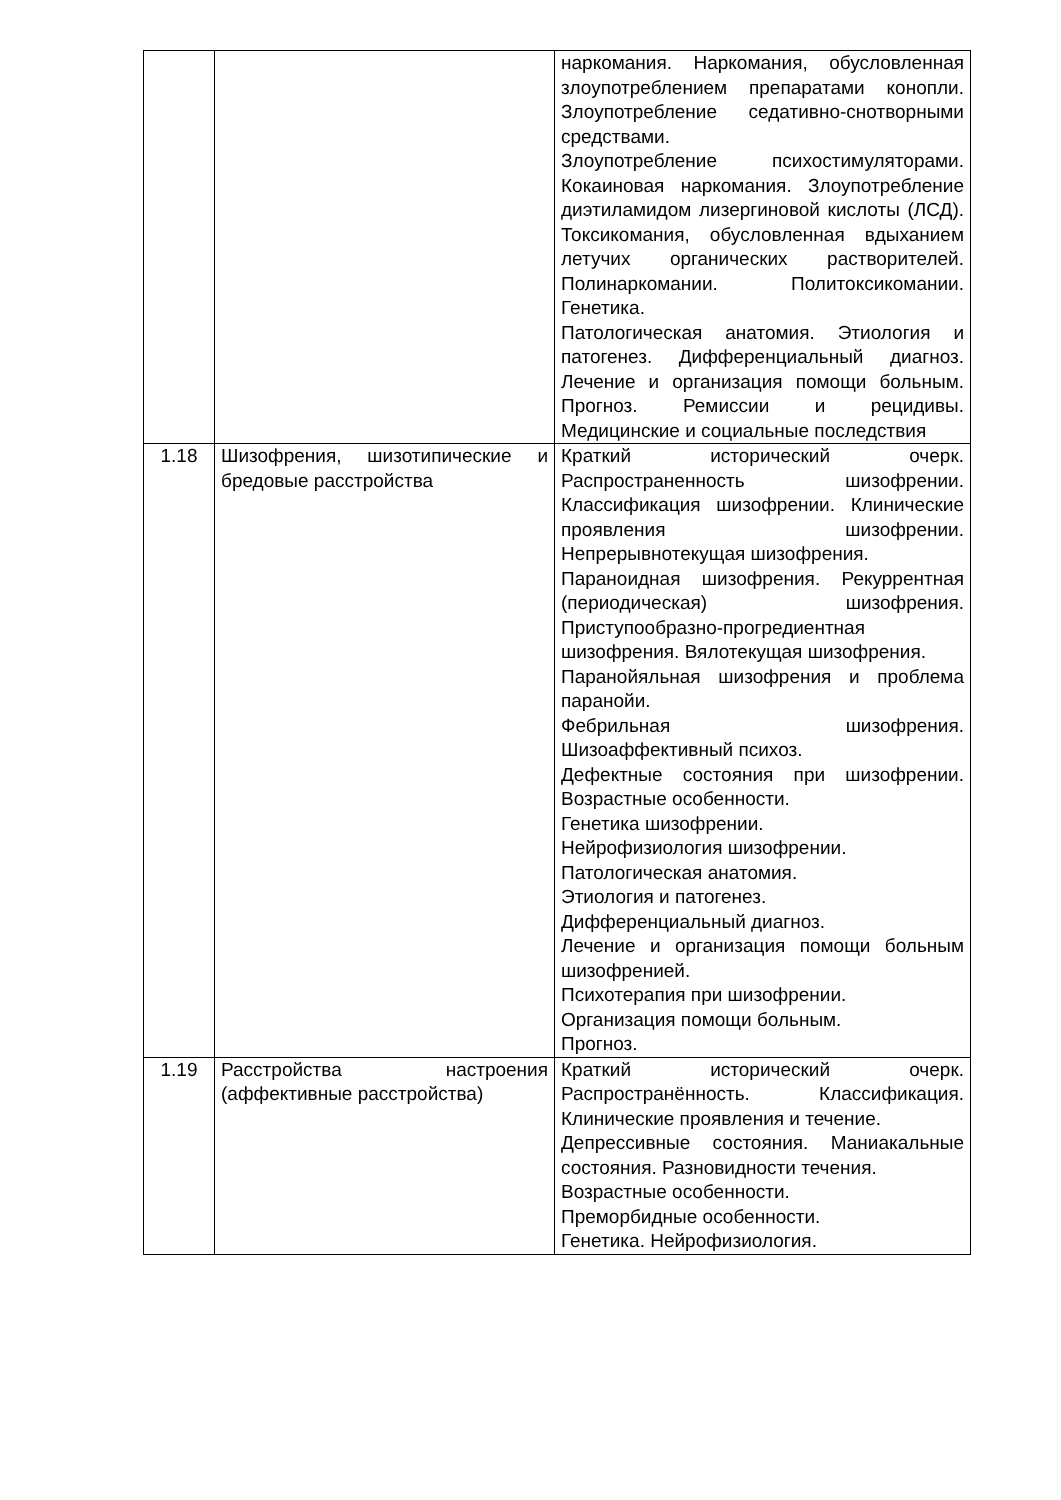| | | наркомания. Наркомания, обусловленная злоупотреблением препаратами конопли. Злоупотребление седативно-снотворными средствами. Злоупотребление психостимуляторами. Кокаиновая наркомания. Злоупотребление диэтиламидом лизергиновой кислоты (ЛСД). Токсикомания, обусловленная вдыханием летучих органических растворителей. Полинаркомании. Политоксикомании. Генетика. Патологическая анатомия. Этиология и патогенез. Дифференциальный диагноз. Лечение и организация помощи больным. Прогноз. Ремиссии и рецидивы. Медицинские и социальные последствия |
| 1.18 | Шизофрения, шизотипические и бредовые расстройства | Краткий исторический очерк. Распространенность шизофрении. Классификация шизофрении. Клинические проявления шизофрении. Непрерывнотекущая шизофрения. Параноидная шизофрения. Рекуррентная (периодическая) шизофрения. Приступообразно-прогредиентная шизофрения. Вялотекущая шизофрения. Паранойяльная шизофрения и проблема паранойи. Фебрильная шизофрения. Шизоаффективный психоз. Дефектные состояния при шизофрении. Возрастные особенности. Генетика шизофрении. Нейрофизиология шизофрении. Патологическая анатомия. Этиология и патогенез. Дифференциальный диагноз. Лечение и организация помощи больным шизофренией. Психотерапия при шизофрении. Организация помощи больным. Прогноз. |
| 1.19 | Расстройства настроения (аффективные расстройства) | Краткий исторический очерк. Распространённость. Классификация. Клинические проявления и течение. Депрессивные состояния. Маниакальные состояния. Разновидности течения. Возрастные особенности. Преморбидные особенности. Генетика. Нейрофизиология. |